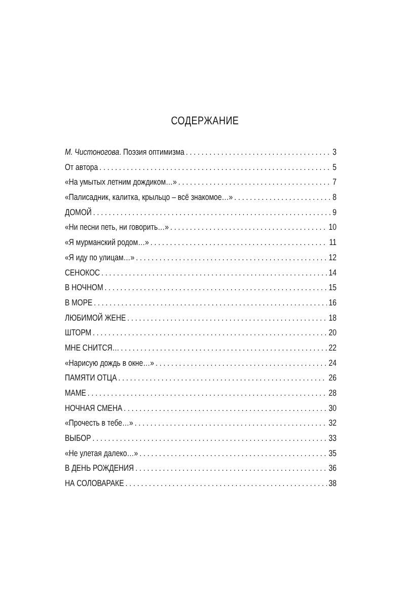СОДЕРЖАНИЕ
М. Чистоногова. Поэзия оптимизма 3
От автора 5
«На умытых летним дождиком…» 7
«Палисадник, калитка, крыльцо – всё знакомое…» 8
ДОМОЙ 9
«Ни песни петь, ни говорить…» 10
«Я мурманский родом…» 11
«Я иду по улицам…» 12
СЕНОКОС 14
В НОЧНОМ 15
В МОРЕ 16
ЛЮБИМОЙ ЖЕНЕ 18
ШТОРМ 20
МНЕ СНИТСЯ… 22
«Нарисую дождь в окне…» 24
ПАМЯТИ ОТЦА 26
МАМЕ 28
НОЧНАЯ СМЕНА 30
«Прочесть в тебе…» 32
ВЫБОР 33
«Не улетая далеко…» 35
В ДЕНЬ РОЖДЕНИЯ 36
НА СОЛОВАРАКЕ 38